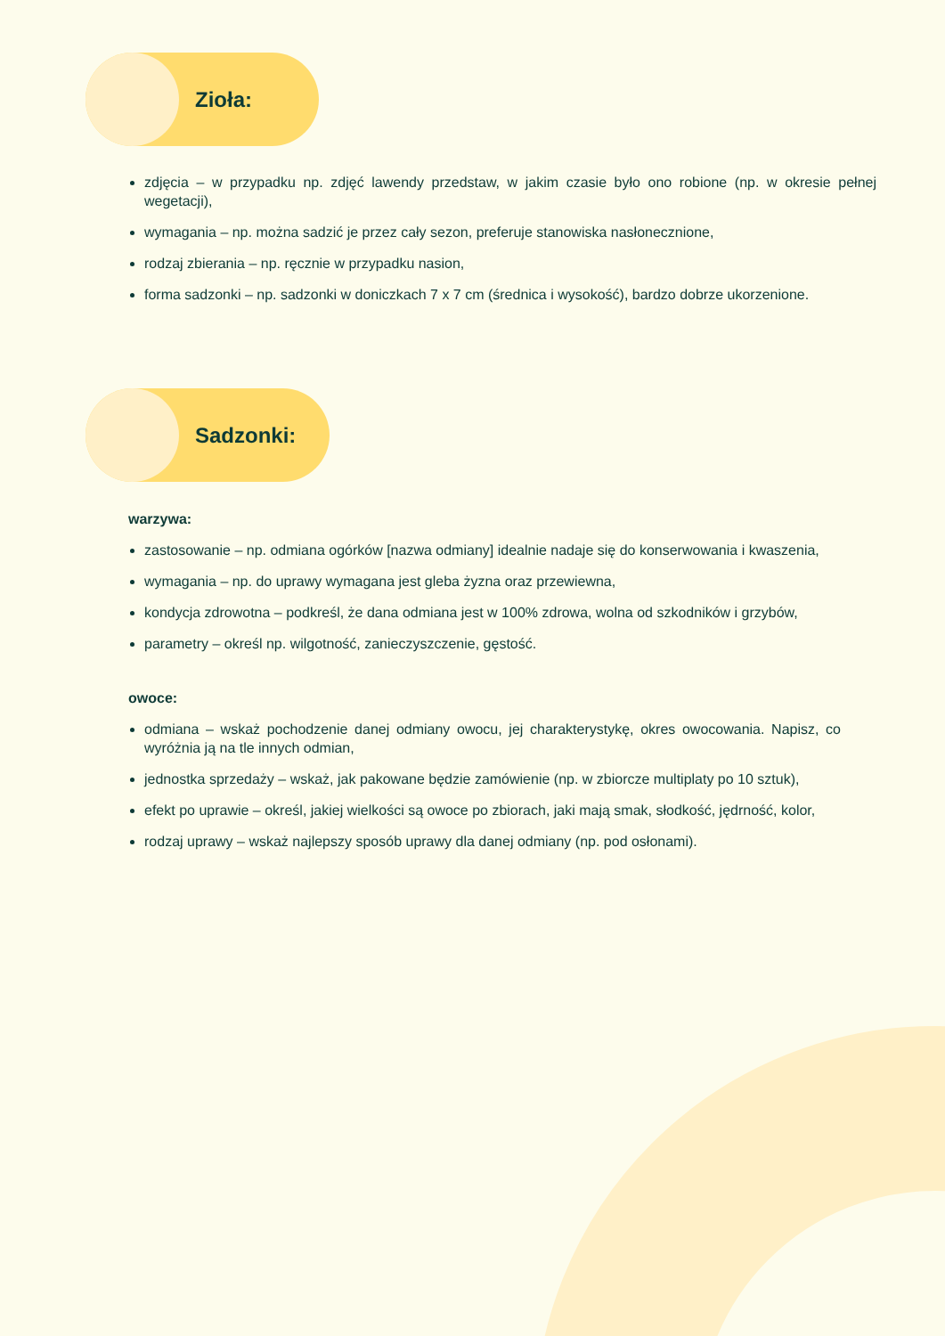Zioła:
zdjęcia – w przypadku np. zdjęć lawendy przedstaw, w jakim czasie było ono robione (np. w okresie pełnej wegetacji),
wymagania – np. można sadzić je przez cały sezon, preferuje stanowiska nasłonecznione,
rodzaj zbierania – np. ręcznie w przypadku nasion,
forma sadzonki – np. sadzonki w doniczkach 7 x 7 cm (średnica i wysokość), bardzo dobrze ukorzenione.
Sadzonki:
warzywa:
zastosowanie – np. odmiana ogórków [nazwa odmiany] idealnie nadaje się do konserwowania i kwaszenia,
wymagania – np. do uprawy wymagana jest gleba żyzna oraz przewiewna,
kondycja zdrowotna – podkreśl, że dana odmiana jest w 100% zdrowa, wolna od szkodników i grzybów,
parametry – określ np. wilgotność, zanieczyszczenie, gęstość.
owoce:
odmiana – wskaż pochodzenie danej odmiany owocu, jej charakterystykę, okres owocowania. Napisz, co wyróżnia ją na tle innych odmian,
jednostka sprzedaży – wskaż, jak pakowane będzie zamówienie (np. w zbiorcze multiplaty po 10 sztuk),
efekt po uprawie – określ, jakiej wielkości są owoce po zbiorach, jaki mają smak, słodkość, jędrność, kolor,
rodzaj uprawy – wskaż najlepszy sposób uprawy dla danej odmiany (np. pod osłonami).